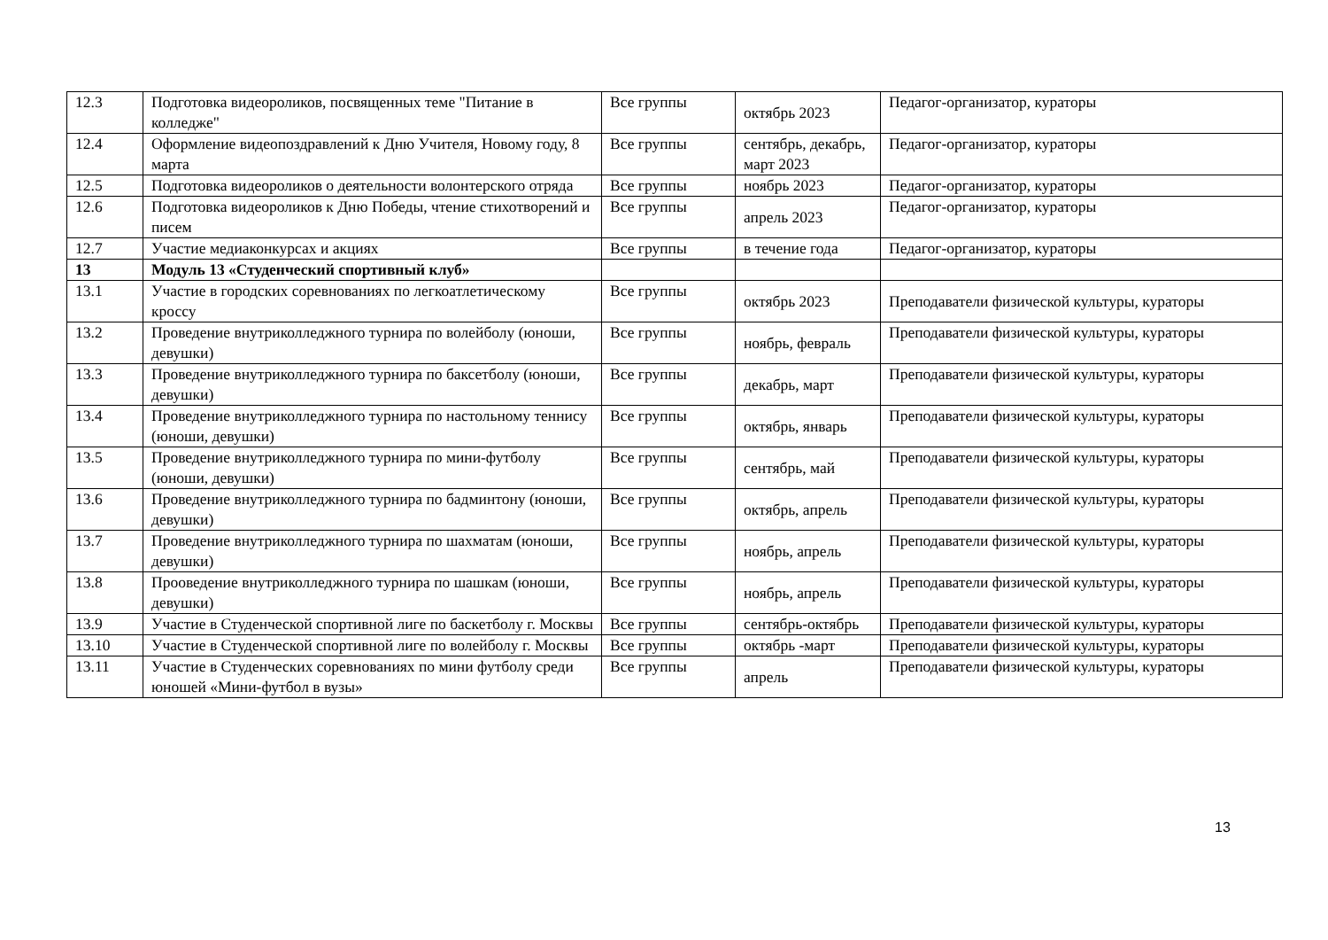| 12.3 | Подготовка видеороликов, посвященных теме "Питание в колледже" | Все группы | октябрь 2023 | Педагог-организатор, кураторы |
| 12.4 | Оформление видеопоздравлений к Дню Учителя, Новому году, 8 марта | Все группы | сентябрь, декабрь, март 2023 | Педагог-организатор, кураторы |
| 12.5 | Подготовка видеороликов о деятельности волонтерского отряда | Все группы | ноябрь 2023 | Педагог-организатор, кураторы |
| 12.6 | Подготовка видеороликов к Дню Победы, чтение стихотворений и писем | Все группы | апрель 2023 | Педагог-организатор, кураторы |
| 12.7 | Участие медиаконкурсах и акциях | Все группы | в течение года | Педагог-организатор, кураторы |
| 13 | Модуль 13 «Студенческий спортивный клуб» | | | |
| 13.1 | Участие в городских соревнованиях по легкоатлетическому кроссу | Все группы | октябрь 2023 | Преподаватели физической культуры, кураторы |
| 13.2 | Проведение внутриколледжного турнира по волейболу (юноши, девушки) | Все группы | ноябрь, февраль | Преподаватели физической культуры, кураторы |
| 13.3 | Проведение внутриколледжного турнира по баксетболу (юноши, девушки) | Все группы | декабрь, март | Преподаватели физической культуры, кураторы |
| 13.4 | Проведение внутриколледжного турнира по настольному теннису (юноши, девушки) | Все группы | октябрь, январь | Преподаватели физической культуры, кураторы |
| 13.5 | Проведение внутриколледжного турнира по мини-футболу (юноши, девушки) | Все группы | сентябрь, май | Преподаватели физической культуры, кураторы |
| 13.6 | Проведение внутриколледжного турнира по бадминтону (юноши, девушки) | Все группы | октябрь, апрель | Преподаватели физической культуры, кураторы |
| 13.7 | Проведение внутриколледжного турнира по шахматам (юноши, девушки) | Все группы | ноябрь, апрель | Преподаватели физической культуры, кураторы |
| 13.8 | Прооведение внутриколледжного турнира по шашкам (юноши, девушки) | Все группы | ноябрь, апрель | Преподаватели физической культуры, кураторы |
| 13.9 | Участие в Студенческой спортивной лиге по баскетболу г. Москвы | Все группы | сентябрь-октябрь | Преподаватели физической культуры, кураторы |
| 13.10 | Участие в Студенческой спортивной лиге по волейболу г. Москвы | Все группы | октябрь -март | Преподаватели физической культуры, кураторы |
| 13.11 | Участие в Студенческих соревнованиях по мини футболу среди юношей «Мини-футбол в вузы» | Все группы | апрель | Преподаватели физической культуры, кураторы |
13